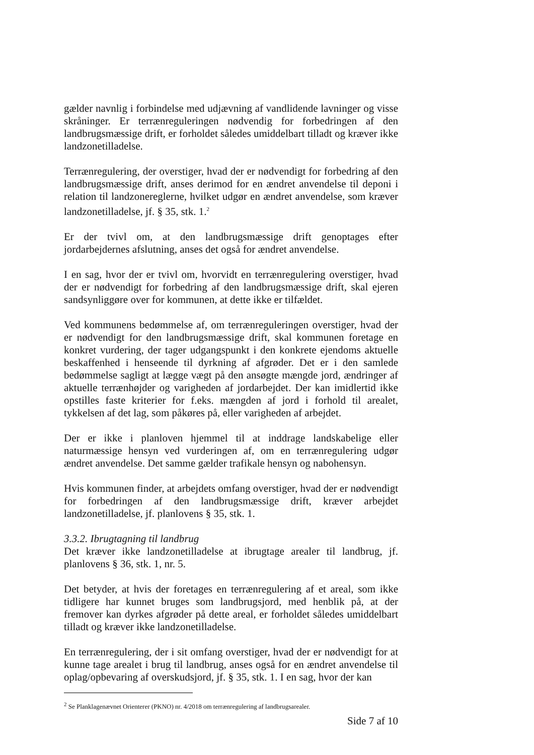gælder navnlig i forbindelse med udjævning af vandlidende lavninger og visse skråninger. Er terrænreguleringen nødvendig for forbedringen af den landbrugsmæssige drift, er forholdet således umiddelbart tilladt og kræver ikke landzonetilladelse.
Terrænregulering, der overstiger, hvad der er nødvendigt for forbedring af den landbrugsmæssige drift, anses derimod for en ændret anvendelse til deponi i relation til landzonereglerne, hvilket udgør en ændret anvendelse, som kræver landzonetilladelse, jf. § 35, stk. 1.<sup>2</sup>
Er der tvivl om, at den landbrugsmæssige drift genoptages efter jordarbejdernes afslutning, anses det også for ændret anvendelse.
I en sag, hvor der er tvivl om, hvorvidt en terrænregulering overstiger, hvad der er nødvendigt for forbedring af den landbrugsmæssige drift, skal ejeren sandsynliggøre over for kommunen, at dette ikke er tilfældet.
Ved kommunens bedømmelse af, om terrænreguleringen overstiger, hvad der er nødvendigt for den landbrugsmæssige drift, skal kommunen foretage en konkret vurdering, der tager udgangspunkt i den konkrete ejendoms aktuelle beskaffenhed i henseende til dyrkning af afgrøder. Det er i den samlede bedømmelse sagligt at lægge vægt på den ansøgte mængde jord, ændringer af aktuelle terrænhøjder og varigheden af jordarbejdet. Der kan imidlertid ikke opstilles faste kriterier for f.eks. mængden af jord i forhold til arealet, tykkelsen af det lag, som påkøres på, eller varigheden af arbejdet.
Der er ikke i planloven hjemmel til at inddrage landskabelige eller naturmæssige hensyn ved vurderingen af, om en terrænregulering udgør ændret anvendelse. Det samme gælder trafikale hensyn og nabohensyn.
Hvis kommunen finder, at arbejdets omfang overstiger, hvad der er nødvendigt for forbedringen af den landbrugsmæssige drift, kræver arbejdet landzonetilladelse, jf. planlovens § 35, stk. 1.
3.3.2. Ibrugtagning til landbrug
Det kræver ikke landzonetilladelse at ibrugtage arealer til landbrug, jf. planlovens § 36, stk. 1, nr. 5.
Det betyder, at hvis der foretages en terrænregulering af et areal, som ikke tidligere har kunnet bruges som landbrugsjord, med henblik på, at der fremover kan dyrkes afgrøder på dette areal, er forholdet således umiddelbart tilladt og kræver ikke landzonetilladelse.
En terrænregulering, der i sit omfang overstiger, hvad der er nødvendigt for at kunne tage arealet i brug til landbrug, anses også for en ændret anvendelse til oplag/opbevaring af overskudsjord, jf. § 35, stk. 1. I en sag, hvor der kan
<sup>2</sup> Se Planklagenævnet Orienterer (PKNO) nr. 4/2018 om terrænregulering af landbrugsarealer.
Side 7 af 10